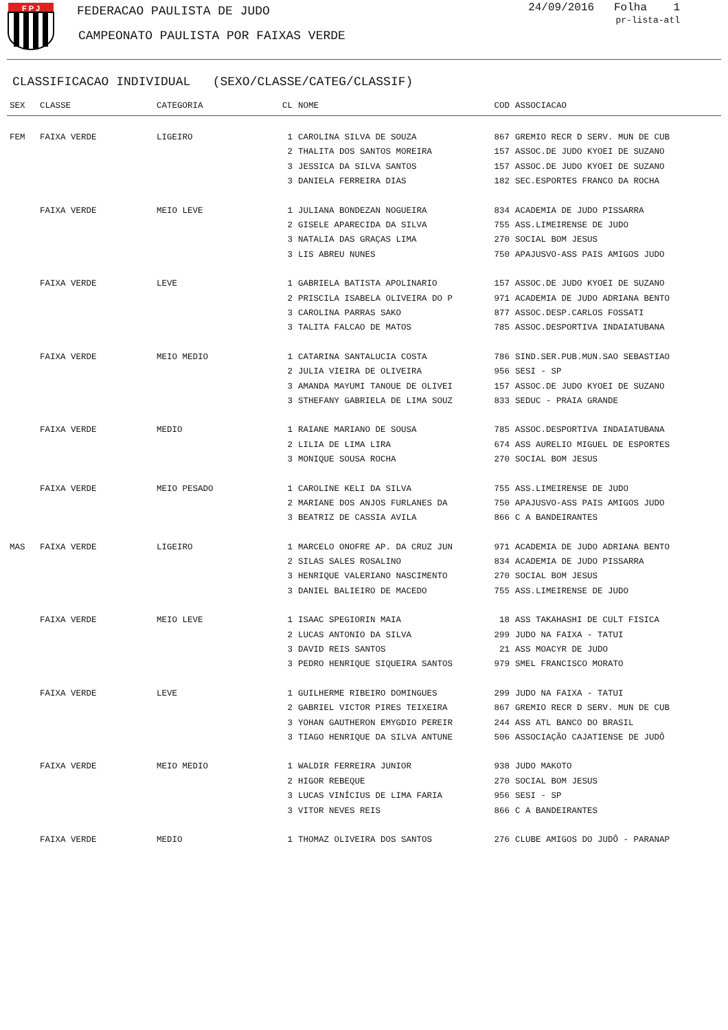F P J
FEDERACAO PAULISTA DE JUDO
CAMPEONATO PAULISTA POR FAIXAS VERDE
24/09/2016 Folha 1
pr-lista-atl
CLASSIFICACAO INDIVIDUAL (SEXO/CLASSE/CATEG/CLASSIF)
| SEX | CLASSE | CATEGORIA | CL | NOME | COD | ASSOCIACAO |
| --- | --- | --- | --- | --- | --- | --- |
| FEM | FAIXA VERDE | LIGEIRO | 1 | CAROLINA SILVA DE SOUZA | 867 | GREMIO RECR D SERV. MUN DE CUB |
| | | | 2 | THALITA DOS SANTOS MOREIRA | 157 | ASSOC.DE JUDO KYOEI DE SUZANO |
| | | | 3 | JESSICA DA SILVA SANTOS | 157 | ASSOC.DE JUDO KYOEI DE SUZANO |
| | | | 3 | DANIELA FERREIRA DIAS | 182 | SEC.ESPORTES FRANCO DA ROCHA |
| | FAIXA VERDE | MEIO LEVE | 1 | JULIANA BONDEZAN NOGUEIRA | 834 | ACADEMIA DE JUDO PISSARRA |
| | | | 2 | GISELE APARECIDA DA SILVA | 755 | ASS.LIMEIRENSE DE JUDO |
| | | | 3 | NATALIA DAS GRAÇAS LIMA | 270 | SOCIAL BOM JESUS |
| | | | 3 | LIS ABREU NUNES | 750 | APAJUSVO-ASS PAIS AMIGOS JUDO |
| | FAIXA VERDE | LEVE | 1 | GABRIELA BATISTA APOLINARIO | 157 | ASSOC.DE JUDO KYOEI DE SUZANO |
| | | | 2 | PRISCILA ISABELA OLIVEIRA DO P | 971 | ACADEMIA DE JUDO ADRIANA BENTO |
| | | | 3 | CAROLINA PARRAS SAKO | 877 | ASSOC.DESP.CARLOS FOSSATI |
| | | | 3 | TALITA FALCAO DE MATOS | 785 | ASSOC.DESPORTIVA INDAIATUBANA |
| | FAIXA VERDE | MEIO MEDIO | 1 | CATARINA SANTALUCIA COSTA | 786 | SIND.SER.PUB.MUN.SAO SEBASTIAO |
| | | | 2 | JULIA VIEIRA DE OLIVEIRA | 956 | SESI - SP |
| | | | 3 | AMANDA MAYUMI TANOUE DE OLIVEI | 157 | ASSOC.DE JUDO KYOEI DE SUZANO |
| | | | 3 | STHEFANY GABRIELA DE LIMA SOUZ | 833 | SEDUC - PRAIA GRANDE |
| | FAIXA VERDE | MEDIO | 1 | RAIANE MARIANO DE SOUSA | 785 | ASSOC.DESPORTIVA INDAIATUBANA |
| | | | 2 | LILIA DE LIMA LIRA | 674 | ASS AURELIO MIGUEL DE ESPORTES |
| | | | 3 | MONIQUE SOUSA ROCHA | 270 | SOCIAL BOM JESUS |
| | FAIXA VERDE | MEIO PESADO | 1 | CAROLINE KELI DA SILVA | 755 | ASS.LIMEIRENSE DE JUDO |
| | | | 2 | MARIANE DOS ANJOS FURLANES DA | 750 | APAJUSVO-ASS PAIS AMIGOS JUDO |
| | | | 3 | BEATRIZ DE CASSIA AVILA | 866 | C A BANDEIRANTES |
| MAS | FAIXA VERDE | LIGEIRO | 1 | MARCELO ONOFRE AP. DA CRUZ JUN | 971 | ACADEMIA DE JUDO ADRIANA BENTO |
| | | | 2 | SILAS SALES ROSALINO | 834 | ACADEMIA DE JUDO PISSARRA |
| | | | 3 | HENRIQUE VALERIANO NASCIMENTO | 270 | SOCIAL BOM JESUS |
| | | | 3 | DANIEL BALIEIRO DE MACEDO | 755 | ASS.LIMEIRENSE DE JUDO |
| | FAIXA VERDE | MEIO LEVE | 1 | ISAAC SPEGIORIN MAIA | 18 | ASS TAKAHASHI DE CULT FISICA |
| | | | 2 | LUCAS ANTONIO DA SILVA | 299 | JUDO NA FAIXA - TATUI |
| | | | 3 | DAVID REIS SANTOS | 21 | ASS MOACYR DE JUDO |
| | | | 3 | PEDRO HENRIQUE SIQUEIRA SANTOS | 979 | SMEL FRANCISCO MORATO |
| | FAIXA VERDE | LEVE | 1 | GUILHERME RIBEIRO DOMINGUES | 299 | JUDO NA FAIXA - TATUI |
| | | | 2 | GABRIEL VICTOR PIRES TEIXEIRA | 867 | GREMIO RECR D SERV. MUN DE CUB |
| | | | 3 | YOHAN GAUTHERON EMYGDIO PEREIR | 244 | ASS ATL BANCO DO BRASIL |
| | | | 3 | TIAGO HENRIQUE DA SILVA ANTUNE | 506 | ASSOCIAÇÃO CAJATIENSE DE JUDÔ |
| | FAIXA VERDE | MEIO MEDIO | 1 | WALDIR FERREIRA JUNIOR | 938 | JUDO MAKOTO |
| | | | 2 | HIGOR REBEQUE | 270 | SOCIAL BOM JESUS |
| | | | 3 | LUCAS VINÍCIUS DE LIMA FARIA | 956 | SESI - SP |
| | | | 3 | VITOR NEVES REIS | 866 | C A BANDEIRANTES |
| | FAIXA VERDE | MEDIO | 1 | THOMAZ OLIVEIRA DOS SANTOS | 276 | CLUBE AMIGOS DO JUDÔ - PARANAP |